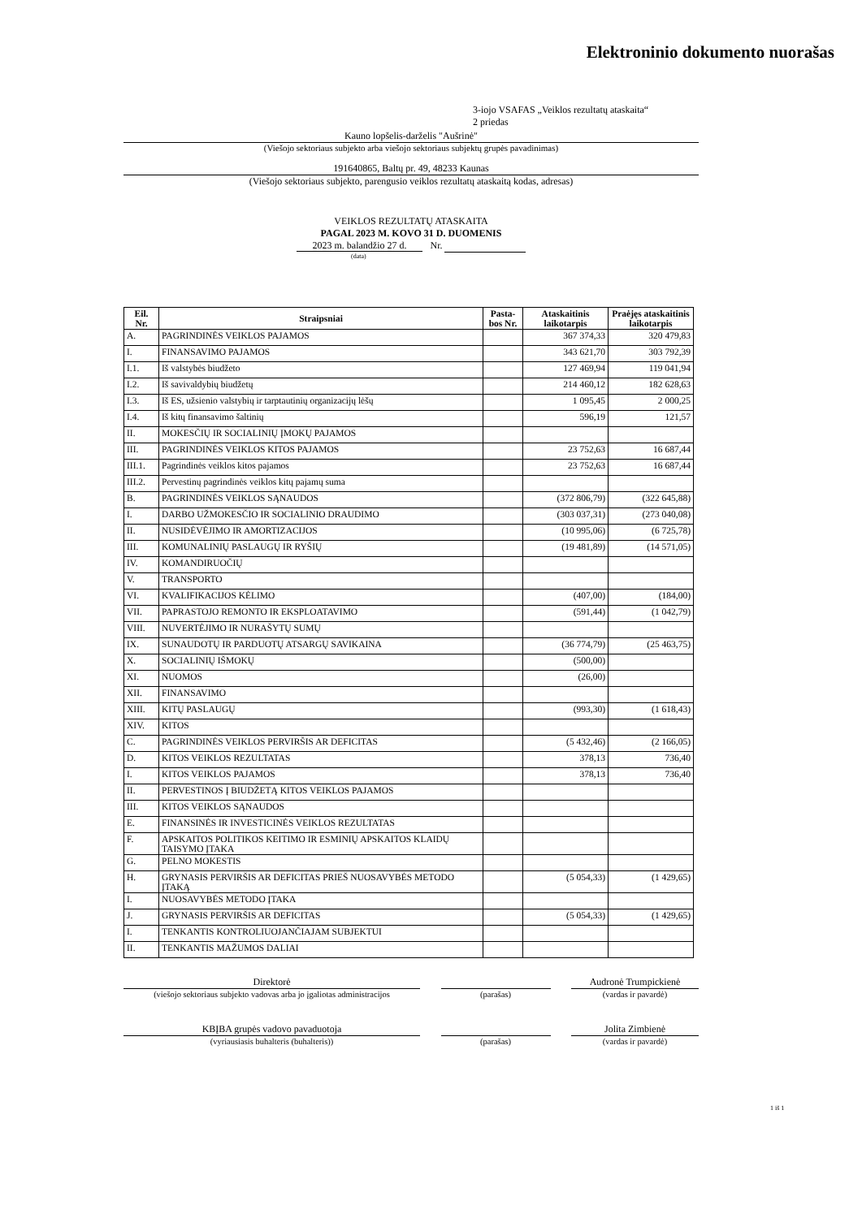Elektroninio dokumento nuorašas
3-iojo VSAFAS „Veiklos rezultatų ataskaita“
2 priedas
Kauno lopšelis-darželis "Aušrinė"
(Viešojo sektoriaus subjekto arba viešojo sektoriaus subjektų grupės pavadinimas)
191640865, Baltų pr. 49, 48233 Kaunas
(Viešojo sektoriaus subjekto, parengusio veiklos rezultatų ataskaitą kodas, adresas)
VEIKLOS REZULTATŲ ATASKAITA
PAGAL 2023 M. KOVO 31 D. DUOMENIS
2023 m. balandžio 27 d. Nr.
(data)
| Eil. Nr. | Straipsniai | Pasta- bos Nr. | Ataskaitinis laikotarpis | Praėjęs ataskaitinis laikotarpis |
| --- | --- | --- | --- | --- |
| A. | PAGRINDINĖS VEIKLOS PAJAMOS | | 367 374,33 | 320 479,83 |
| I. | FINANSAVIMO PAJAMOS | | 343 621,70 | 303 792,39 |
| I.1. | Iš valstybės biudžeto | | 127 469,94 | 119 041,94 |
| I.2. | Iš savivaldybių biudžetų | | 214 460,12 | 182 628,63 |
| I.3. | Iš ES, užsienio valstybių ir tarptautinių organizacijų lėšų | | 1 095,45 | 2 000,25 |
| I.4. | Iš kitų finansavimo šaltinių | | 596,19 | 121,57 |
| II. | MOKESČIŲ IR SOCIALINIŲ ĮMOKŲ PAJAMOS | | | |
| III. | PAGRINDINĖS VEIKLOS KITOS PAJAMOS | | 23 752,63 | 16 687,44 |
| III.1. | Pagrindinės veiklos kitos pajamos | | 23 752,63 | 16 687,44 |
| III.2. | Pervestinų pagrindinės veiklos kitų pajamų suma | | | |
| B. | PAGRINDINĖS VEIKLOS SĄNAUDOS | | (372 806,79) | (322 645,88) |
| I. | DARBO UŽMOKESČIO IR SOCIALINIO DRAUDIMO | | (303 037,31) | (273 040,08) |
| II. | NUSIDĖVĖJIMO IR AMORTIZACIJOS | | (10 995,06) | (6 725,78) |
| III. | KOMUNALINIŲ PASLAUGŲ IR RYŠIŲ | | (19 481,89) | (14 571,05) |
| IV. | KOMANDIRUOČIŲ | | | |
| V. | TRANSPORTO | | | |
| VI. | KVALIFIKACIJOS KĖLIMO | | (407,00) | (184,00) |
| VII. | PAPRASTOJO REMONTO IR EKSPLOATAVIMO | | (591,44) | (1 042,79) |
| VIII. | NUVERTĖJIMO IR NURAŠYTŲ SUMŲ | | | |
| IX. | SUNAUDOTŲ IR PARDUOTŲ ATSARGŲ SAVIKAINA | | (36 774,79) | (25 463,75) |
| X. | SOCIALINIŲ IŠMOKŲ | | (500,00) | |
| XI. | NUOMOS | | (26,00) | |
| XII. | FINANSAVIMO | | | |
| XIII. | KITŲ PASLAUGŲ | | (993,30) | (1 618,43) |
| XIV. | KITOS | | | |
| C. | PAGRINDINĖS VEIKLOS PERVIRŠIS AR DEFICITAS | | (5 432,46) | (2 166,05) |
| D. | KITOS VEIKLOS REZULTATAS | | 378,13 | 736,40 |
| I. | KITOS VEIKLOS PAJAMOS | | 378,13 | 736,40 |
| II. | PERVESTINOS Į BIUDŽETĄ KITOS VEIKLOS PAJAMOS | | | |
| III. | KITOS VEIKLOS SĄNAUDOS | | | |
| E. | FINANSINĖS IR INVESTICINĖS VEIKLOS REZULTATAS | | | |
| F. | APSKAITOS POLITIKOS KEITIMO IR ESMINIŲ APSKAITOS KLAIDŲ TAISYMO ĮTAKA | | | |
| G. | PELNO MOKESTIS | | | |
| H. | GRYNASIS PERVIRŠIS AR DEFICITAS PRIEŠ NUOSAVYBĖS METODO ĮTAKĄ | | (5 054,33) | (1 429,65) |
| I. | NUOSAVYBĖS METODO ĮTAKA | | | |
| J. | GRYNASIS PERVIRŠIS AR DEFICITAS | | (5 054,33) | (1 429,65) |
| I. | TENKANTIS KONTROLIUOJANČIAJAM SUBJEKTUI | | | |
| II. | TENKANTIS MAŽUMOS DALIAI | | | |
Direktorė
(viešojo sektoriaus subjekto vadovas arba jo įgaliotas administracijos
(parašas) Audronė Trumpickienė
(vardas ir pavardė)
KBĮBA grupės vadovo pavaduotoja
(vyriausiasis buhalteris (buhalteris))
(parašas) Jolita Zimbienė
(vardas ir pavardė)
1 iš 1